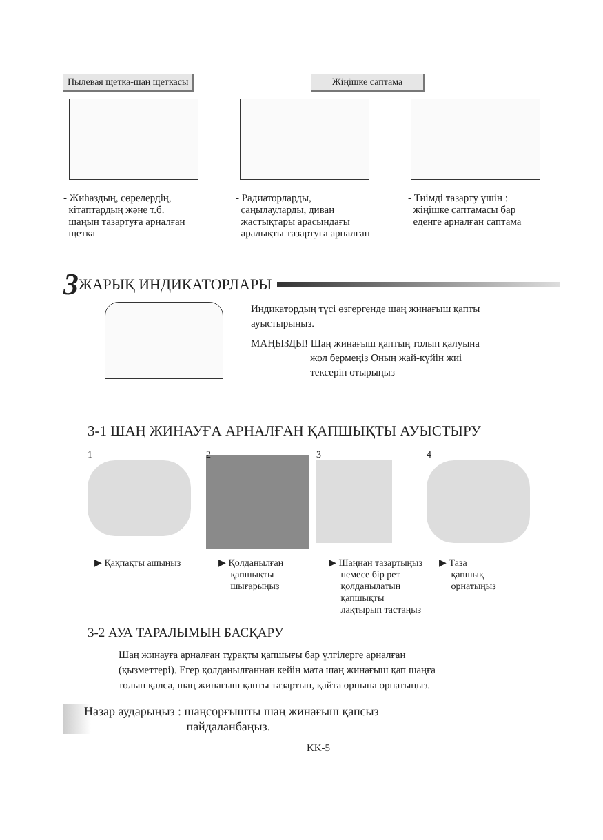Пылевая щетка-шаң щеткасы Жіңішке саптама
- Жиһаздың, сөрелердің,
кітаптардың және т.б.
шаңын тазартуға арналған
щетка
- Радиаторларды,
саңылауларды, диван
жастықтары арасындағы
аралықты тазартуға арналған
- Тиімді тазарту үшін :
жіңішке саптамасы бар
еденге арналған саптама
3 ЖАРЫҚ ИНДИКАТОРЛАРЫ
Индикатордың түсі өзгергенде шаң жинағыш қапты
ауыстырыңыз.
МАҢЫЗДЫ! Шаң жинағыш қаптың толып қалуына
жол бермеңіз Оның жай-күйін жиі
тексеріп отырыңыз
3-1 ШАҢ ЖИНАУҒА АРНАЛҒАН ҚАПШЫҚТЫ АУЫСТЫРУ
1 2 3 4
▶ Қақпақты ашыңыз ▶ Қолданылған
қапшықты
шығарыңыз
▶ Шаңнан тазартыңыз
немесе бір рет
қолданылатын
қапшықты
лақтырып тастаңыз
▶ Таза
қапшық
орнатыңыз
3-2 АУА ТАРАЛЫМЫН БАСҚАРУ
Шаң жинауға арналған тұрақты қапшығы бар үлгілерге арналған
(қызметтері). Егер қолданылғаннан кейін мата шаң жинағыш қап шаңға
толып қалса, шаң жинағыш қапты тазартып, қайта орнына орнатыңыз.
Назар аударыңыз : шаңсорғышты шаң жинағыш қапсыз
пайдаланбаңыз.
KK-5